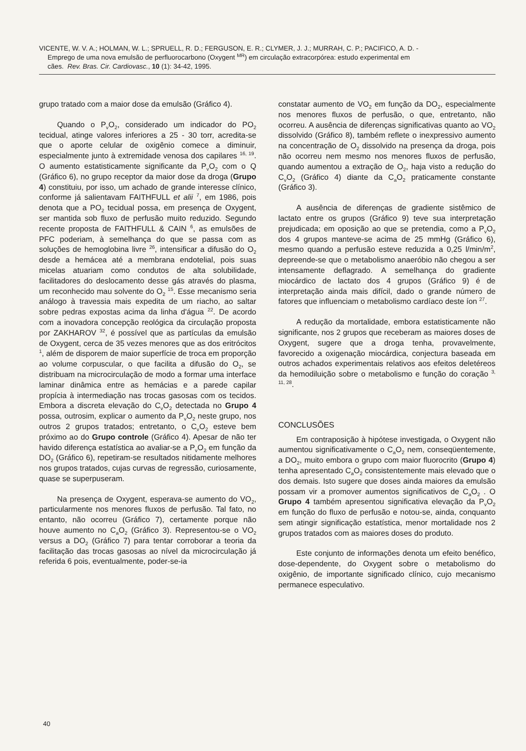VICENTE, W. V. A.; HOLMAN, W. L.; SPRUELL, R. D.; FERGUSON, E. R.; CLYMER, J. J.; MURRAH, C. P.; PACIFICO, A. D. -
Emprego de uma nova emulsão de perfluorocarbono (Oxygent <sup>MR</sup>) em circulação extracorpórea: estudo experimental em
cães. Rev. Bras. Cir. Cardiovasc., 10 (1): 34-42, 1995.
grupo tratado com a maior dose da emulsão (Gráfico 4).
Quando o P<sub>v</sub>O<sub>2</sub>, considerado um indicador do PO<sub>2</sub> tecidual, atinge valores inferiores a 25 - 30 torr, acredita-se que o aporte celular de oxigênio comece a diminuir, especialmente junto à extremidade venosa dos capilares <sup>16, 19</sup>. O aumento estatisticamente significante da P<sub>v</sub>O<sub>2</sub> com o Q (Gráfico 6), no grupo receptor da maior dose da droga (Grupo 4) constituiu, por isso, um achado de grande interesse clínico, conforme já salientavam FAITHFULL et alii <sup>7</sup>, em 1986, pois denota que a PO<sub>2</sub> tecidual possa, em presença de Oxygent, ser mantida sob fluxo de perfusão muito reduzido. Segundo recente proposta de FAITHFULL & CAIN <sup>6</sup>, as emulsões de PFC poderiam, à semelhança do que se passa com as soluções de hemoglobina livre <sup>26</sup>, intensificar a difusão do O<sub>2</sub> desde a hemácea até a membrana endotelial, pois suas micelas atuariam como condutos de alta solubilidade, facilitadores do deslocamento desse gás através do plasma, um reconhecido mau solvente do O<sub>2</sub> <sup>15</sup>. Esse mecanismo seria análogo à travessia mais expedita de um riacho, ao saltar sobre pedras expostas acima da linha d'água <sup>22</sup>. De acordo com a inovadora concepção reológica da circulação proposta por ZAKHAROV <sup>32</sup>, é possível que as partículas da emulsão de Oxygent, cerca de 35 vezes menores que as dos eritrócitos <sup>1</sup>, além de disporem de maior superfície de troca em proporção ao volume corpuscular, o que facilita a difusão do O<sub>2</sub>, se distribuam na microcirculação de modo a formar uma interface laminar dinâmica entre as hemácias e a parede capilar propícia à intermediação nas trocas gasosas com os tecidos. Embora a discreta elevação do C<sub>v</sub>O<sub>2</sub> detectada no Grupo 4 possa, outrosim, explicar o aumento da P<sub>v</sub>O<sub>2</sub> neste grupo, nos outros 2 grupos tratados; entretanto, o C<sub>v</sub>O<sub>2</sub> esteve bem próximo ao do Grupo controle (Gráfico 4). Apesar de não ter havido diferença estatística ao avaliar-se a P<sub>v</sub>O<sub>2</sub> em função da DO<sub>2</sub> (Gráfico 6), repetiram-se resultados nitidamente melhores nos grupos tratados, cujas curvas de regressão, curiosamente, quase se superpuseram.
Na presença de Oxygent, esperava-se aumento do VO<sub>2</sub>, particularmente nos menores fluxos de perfusão. Tal fato, no entanto, não ocorreu (Gráfico 7), certamente porque não houve aumento no C<sub>a</sub>O<sub>2</sub> (Gráfico 3). Representou-se o VO<sub>2</sub> versus a DO<sub>2</sub> (Gráfico 7) para tentar corroborar a teoria da facilitação das trocas gasosas ao nível da microcirculação já referida 6 pois, eventualmente, poder-se-ia
constatar aumento de VO<sub>2</sub> em função da DO<sub>2</sub>, especialmente nos menores fluxos de perfusão, o que, entretanto, não ocorreu. A ausência de diferenças significativas quanto ao VO<sub>2</sub> dissolvido (Gráfico 8), também reflete o inexpressivo aumento na concentração de O<sub>2</sub> dissolvido na presença da droga, pois não ocorreu nem mesmo nos menores fluxos de perfusão, quando aumentou a extração de O<sub>2</sub>, haja visto a redução do C<sub>v</sub>O<sub>2</sub> (Gráfico 4) diante da C<sub>a</sub>O<sub>2</sub> praticamente constante (Gráfico 3).
A ausência de diferenças de gradiente sistêmico de lactato entre os grupos (Gráfico 9) teve sua interpretação prejudicada; em oposição ao que se pretendia, como a P<sub>v</sub>O<sub>2</sub> dos 4 grupos manteve-se acima de 25 mmHg (Gráfico 6), mesmo quando a perfusão esteve reduzida a 0,25 l/min/m<sup>2</sup>, depreende-se que o metabolismo anaeróbio não chegou a ser intensamente deflagrado. A semelhança do gradiente miocárdico de lactato dos 4 grupos (Gráfico 9) é de interpretação ainda mais difícil, dado o grande número de fatores que influenciam o metabolismo cardíaco deste íon <sup>27</sup>.
A redução da mortalidade, embora estatisticamente não significante, nos 2 grupos que receberam as maiores doses de Oxygent, sugere que a droga tenha, provavelmente, favorecido a oxigenação miocárdica, conjectura baseada em outros achados experimentais relativos aos efeitos deletéreos da hemodiluição sobre o metabolismo e função do coração <sup>3, 11, 28</sup>.
CONCLUSÕES
Em contraposição à hipótese investigada, o Oxygent não aumentou significativamente o C<sub>a</sub>O<sub>2</sub> nem, conseqüentemente, a DO<sub>2</sub>, muito embora o grupo com maior fluorocrito (Grupo 4) tenha apresentado C<sub>a</sub>O<sub>2</sub> consistentemente mais elevado que o dos demais. Isto sugere que doses ainda maiores da emulsão possam vir a promover aumentos significativos de C<sub>a</sub>O<sub>2</sub> . O Grupo 4 também apresentou significativa elevação da P<sub>v</sub>O<sub>2</sub> em função do fluxo de perfusão e notou-se, ainda, conquanto sem atingir significação estatística, menor mortalidade nos 2 grupos tratados com as maiores doses do produto.
Este conjunto de informações denota um efeito benéfico, dose-dependente, do Oxygent sobre o metabolismo do oxigênio, de importante significado clínico, cujo mecanismo permanece especulativo.
40